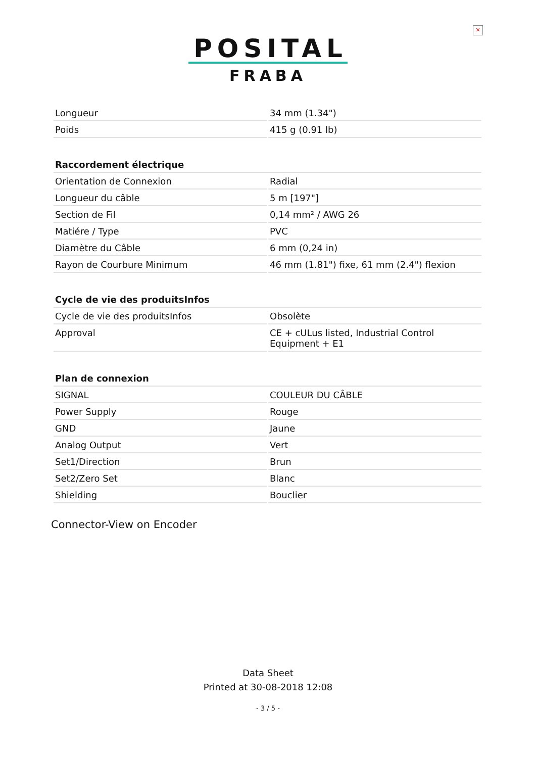✕
POSITAL
FRABA
| Longueur | 34 mm (1.34") |
| Poids | 415 g (0.91 lb) |
| Raccordement électrique | |
| Orientation de Connexion | Radial |
| Longueur du câble | 5 m [197"] |
| Section de Fil | 0,14 mm² / AWG 26 |
| Matiére / Type | PVC |
| Diamètre du Câble | 6 mm (0,24 in) |
| Rayon de Courbure Minimum | 46 mm (1.81") fixe, 61 mm (2.4") flexion |
| Cycle de vie des produitsInfos | |
| Cycle de vie des produitsInfos | Obsolète |
| Approval | CE + cULus listed, Industrial Control Equipment + E1 |
| Plan de connexion | |
| SIGNAL | COULEUR DU CÂBLE |
| Power Supply | Rouge |
| GND | Jaune |
| Analog Output | Vert |
| Set1/Direction | Brun |
| Set2/Zero Set | Blanc |
| Shielding | Bouclier |
Connector-View on Encoder
Data Sheet
Printed at 30-08-2018 12:08
- 3 / 5 -